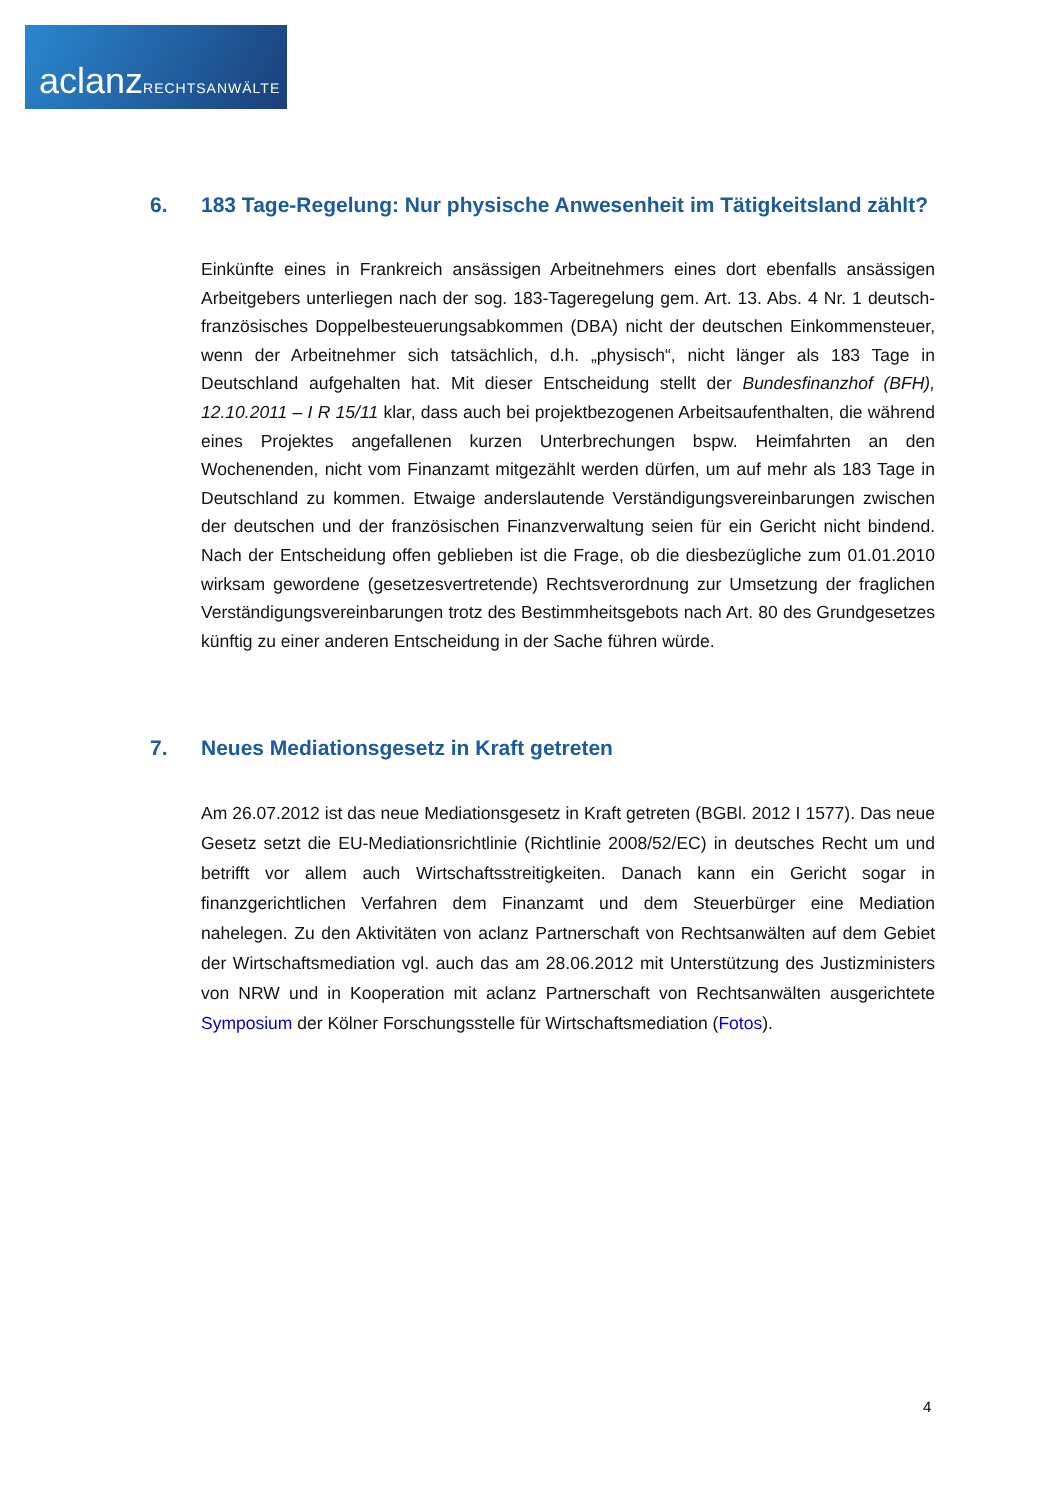aclanzRECHTSANWÄLTE
6. 183 Tage-Regelung: Nur physische Anwesenheit im Tätigkeitsland zählt?
Einkünfte eines in Frankreich ansässigen Arbeitnehmers eines dort ebenfalls ansässigen Arbeitgebers unterliegen nach der sog. 183-Tageregelung gem. Art. 13. Abs. 4 Nr. 1 deutsch-französisches Doppelbesteuerungsabkommen (DBA) nicht der deutschen Einkommensteuer, wenn der Arbeitnehmer sich tatsächlich, d.h. „physisch“, nicht länger als 183 Tage in Deutschland aufgehalten hat. Mit dieser Entscheidung stellt der Bundesfinanzhof (BFH), 12.10.2011 – I R 15/11 klar, dass auch bei projektbezogenen Arbeitsaufenthalten, die während eines Projektes angefallenen kurzen Unterbrechungen bspw. Heimfahrten an den Wochenenden, nicht vom Finanzamt mitgezählt werden dürfen, um auf mehr als 183 Tage in Deutschland zu kommen. Etwaige anderslautende Verständigungsvereinbarungen zwischen der deutschen und der französischen Finanzverwaltung seien für ein Gericht nicht bindend. Nach der Entscheidung offen geblieben ist die Frage, ob die diesbezügliche zum 01.01.2010 wirksam gewordene (gesetzesvertretende) Rechtsverordnung zur Umsetzung der fraglichen Verständigungsvereinbarungen trotz des Bestimmheitsgebots nach Art. 80 des Grundgesetzes künftig zu einer anderen Entscheidung in der Sache führen würde.
7. Neues Mediationsgesetz in Kraft getreten
Am 26.07.2012 ist das neue Mediationsgesetz in Kraft getreten (BGBl. 2012 I 1577). Das neue Gesetz setzt die EU-Mediationsrichtlinie (Richtlinie 2008/52/EC) in deutsches Recht um und betrifft vor allem auch Wirtschaftsstreitigkeiten. Danach kann ein Gericht sogar in finanzgerichtlichen Verfahren dem Finanzamt und dem Steuerbürger eine Mediation nahelegen. Zu den Aktivitäten von aclanz Partnerschaft von Rechtsanwälten auf dem Gebiet der Wirtschaftsmediation vgl. auch das am 28.06.2012 mit Unterstützung des Justizministers von NRW und in Kooperation mit aclanz Partnerschaft von Rechtsanwälten ausgerichtete Symposium der Kölner Forschungsstelle für Wirtschaftsmediation (Fotos).
4